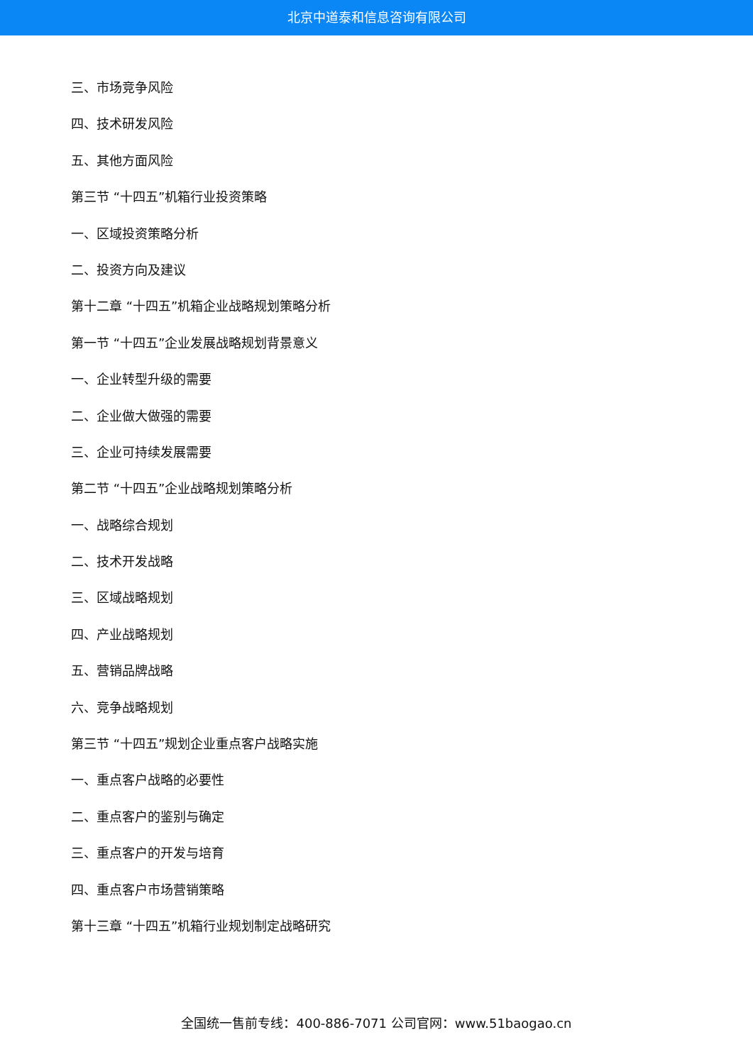北京中道泰和信息咨询有限公司
三、市场竞争风险
四、技术研发风险
五、其他方面风险
第三节 “十四五”机箱行业投资策略
一、区域投资策略分析
二、投资方向及建议
第十二章 “十四五”机箱企业战略规划策略分析
第一节 “十四五”企业发展战略规划背景意义
一、企业转型升级的需要
二、企业做大做强的需要
三、企业可持续发展需要
第二节 “十四五”企业战略规划策略分析
一、战略综合规划
二、技术开发战略
三、区域战略规划
四、产业战略规划
五、营销品牌战略
六、竞争战略规划
第三节 “十四五”规划企业重点客户战略实施
一、重点客户战略的必要性
二、重点客户的鉴别与确定
三、重点客户的开发与培育
四、重点客户市场营销策略
第十三章 “十四五”机箱行业规划制定战略研究
全国统一售前专线：400-886-7071 公司官网：www.51baogao.cn